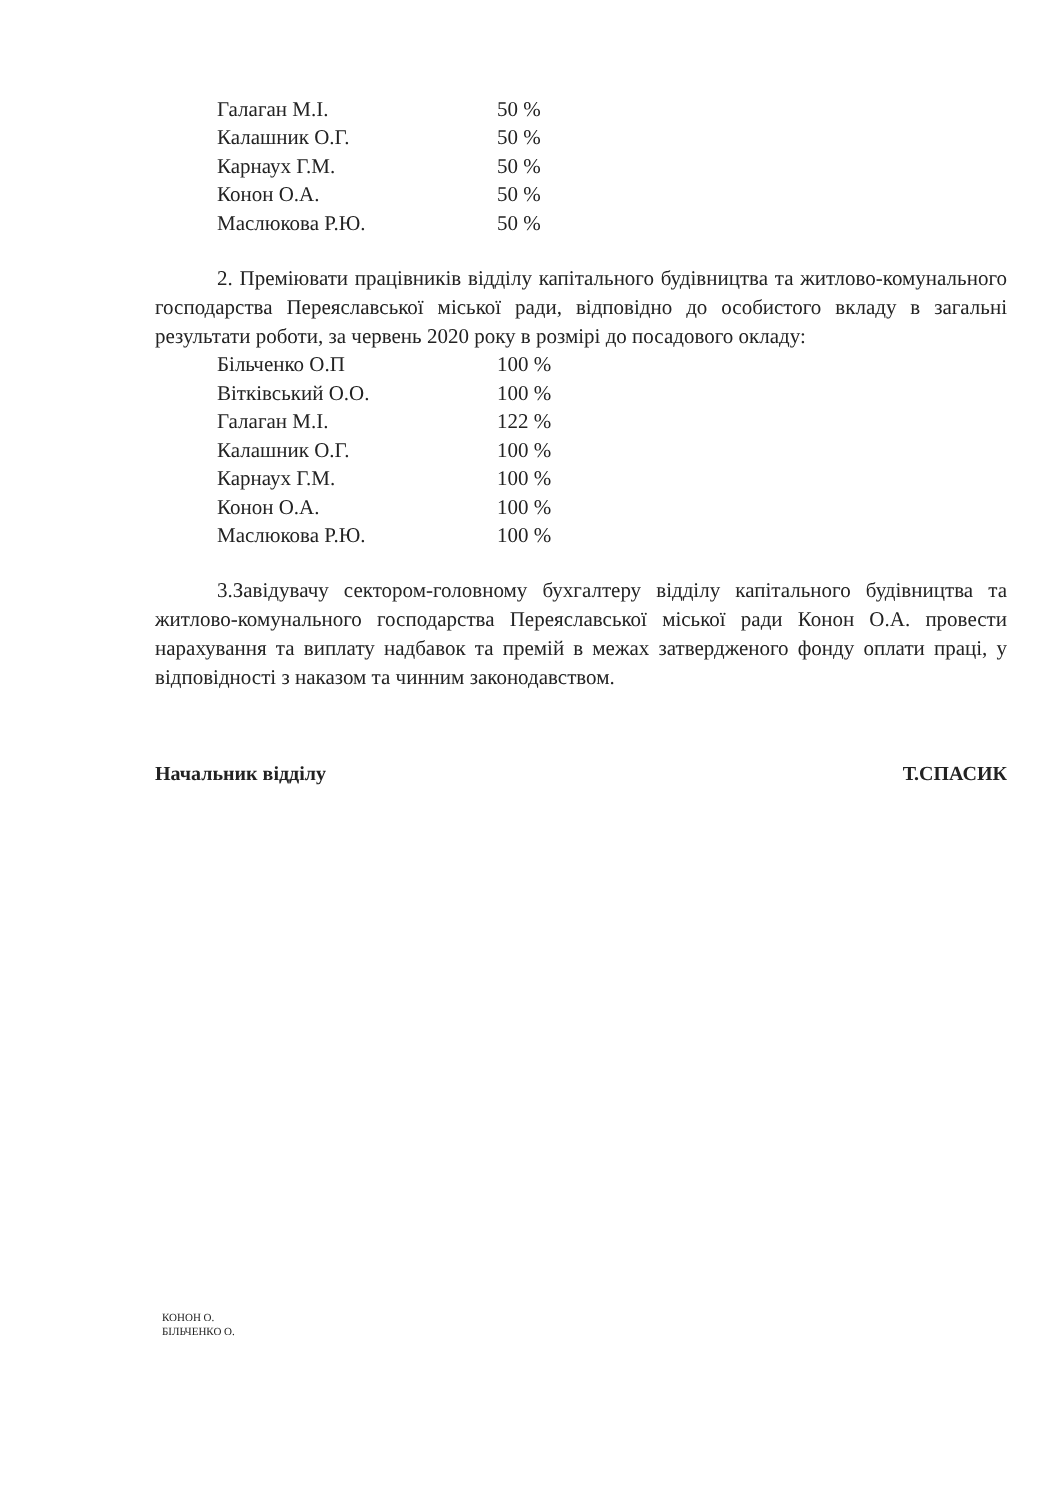| Галаган М.І. | 50 % |
| Калашник О.Г. | 50 % |
| Карнаух Г.М. | 50 % |
| Конон О.А. | 50 % |
| Маслюкова Р.Ю. | 50 % |
2. Преміювати працівників відділу капітального будівництва та житлово-комунального господарства Переяславської міської ради, відповідно до особистого вкладу в загальні результати роботи, за червень 2020 року в розмірі до посадового окладу:
| Більченко О.П | 100 % |
| Вітківський О.О. | 100 % |
| Галаган М.І. | 122 % |
| Калашник О.Г. | 100 % |
| Карнаух Г.М. | 100 % |
| Конон О.А. | 100 % |
| Маслюкова Р.Ю. | 100 % |
3.Завідувачу сектором-головному бухгалтеру відділу капітального будівництва та житлово-комунального господарства Переяславської міської ради Конон О.А. провести нарахування та виплату надбавок та премій в межах затвердженого фонду оплати праці, у відповідності з наказом та чинним законодавством.
Начальник відділу Т.СПАСИК
КОНОН О.
БІЛЬЧЕНКО О.